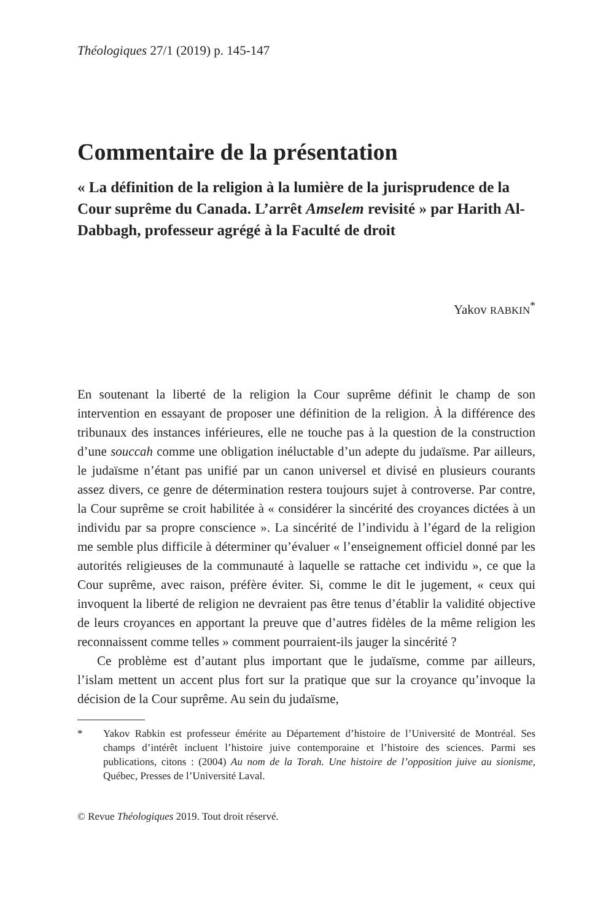Théologiques 27/1 (2019) p. 145-147
Commentaire de la présentation
« La définition de la religion à la lumière de la jurisprudence de la Cour suprême du Canada. L’arrêt Amselem revisité » par Harith Al-Dabbagh, professeur agrégé à la Faculté de droit
Yakov RABKIN<sup>*</sup>
En soutenant la liberté de la religion la Cour suprême définit le champ de son intervention en essayant de proposer une définition de la religion. À la différence des tribunaux des instances inférieures, elle ne touche pas à la question de la construction d’une souccah comme une obligation inéluctable d’un adepte du judaïsme. Par ailleurs, le judaïsme n’étant pas unifié par un canon universel et divisé en plusieurs courants assez divers, ce genre de détermination restera toujours sujet à controverse. Par contre, la Cour suprême se croit habilitée à « considérer la sincérité des croyances dictées à un individu par sa propre conscience ». La sincérité de l’individu à l’égard de la religion me semble plus difficile à déterminer qu’évaluer « l’enseignement officiel donné par les autorités religieuses de la communauté à laquelle se rattache cet individu », ce que la Cour suprême, avec raison, préfère éviter. Si, comme le dit le jugement, « ceux qui invoquent la liberté de religion ne devraient pas être tenus d’établir la validité objective de leurs croyances en apportant la preuve que d’autres fidèles de la même religion les reconnaissent comme telles » comment pourraient-ils jauger la sincérité ?
Ce problème est d’autant plus important que le judaïsme, comme par ailleurs, l’islam mettent un accent plus fort sur la pratique que sur la croyance qu’invoque la décision de la Cour suprême. Au sein du judaïsme,
* Yakov Rabkin est professeur émérite au Département d’histoire de l’Université de Montréal. Ses champs d’intérêt incluent l’histoire juive contemporaine et l’histoire des sciences. Parmi ses publications, citons : (2004) Au nom de la Torah. Une histoire de l’opposition juive au sionisme, Québec, Presses de l’Université Laval.
© Revue Théologiques 2019. Tout droit réservé.